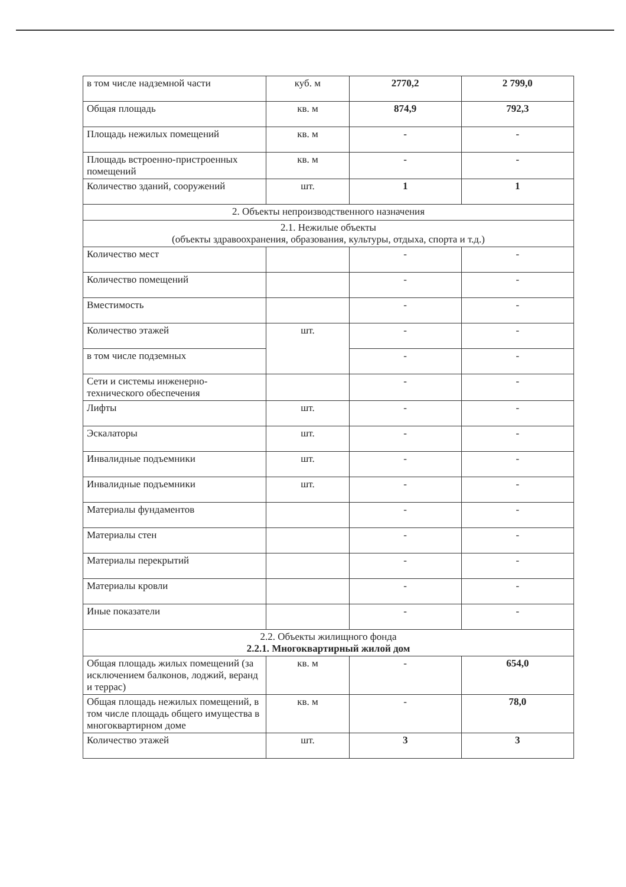| в том числе надземной части | куб. м | 2770,2 | 2 799,0 |
| Общая площадь | кв. м | 874,9 | 792,3 |
| Площадь нежилых помещений | кв. м | - | - |
| Площадь встроенно-пристроенных помещений | кв. м | - | - |
| Количество зданий, сооружений | шт. | 1 | 1 |
| 2. Объекты непроизводственного назначения | | | |
| 2.1. Нежилые объекты (объекты здравоохранения, образования, культуры, отдыха, спорта и т.д.) | | | |
| Количество мест | | - | - |
| Количество помещений | | - | - |
| Вместимость | | - | - |
| Количество этажей | шт. | - | - |
| в том числе подземных | | - | - |
| Сети и системы инженерно-технического обеспечения | | - | - |
| Лифты | шт. | - | - |
| Эскалаторы | шт. | - | - |
| Инвалидные подъемники | шт. | - | - |
| Инвалидные подъемники | шт. | - | - |
| Материалы фундаментов | | - | - |
| Материалы стен | | - | - |
| Материалы перекрытий | | - | - |
| Материалы кровли | | - | - |
| Иные показатели | | - | - |
| 2.2. Объекты жилищного фонда 2.2.1. Многоквартирный жилой дом | | | |
| Общая площадь жилых помещений (за исключением балконов, лоджий, веранд и террас) | кв. м | - | 654,0 |
| Общая площадь нежилых помещений, в том числе площадь общего имущества в многоквартирном доме | кв. м | - | 78,0 |
| Количество этажей | шт. | 3 | 3 |